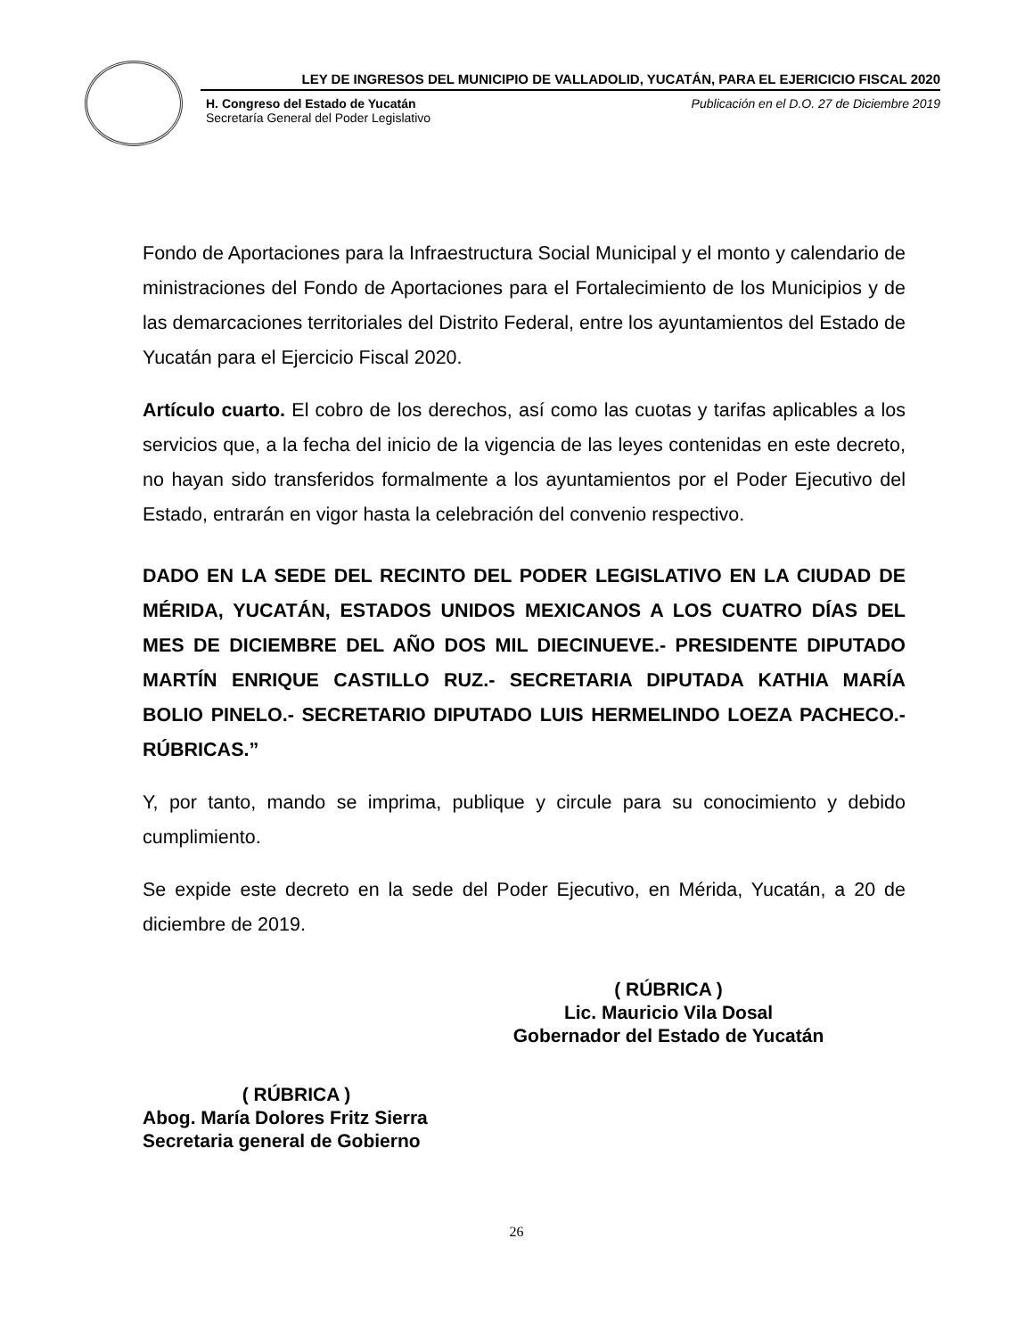LEY DE INGRESOS DEL MUNICIPIO DE VALLADOLID, YUCATÁN, PARA EL EJERICICIO FISCAL 2020
H. Congreso del Estado de Yucatán
Secretaría General del Poder Legislativo
Publicación en el D.O. 27 de Diciembre 2019
Fondo de Aportaciones para la Infraestructura Social Municipal y el monto y calendario de ministraciones del Fondo de Aportaciones para el Fortalecimiento de los Municipios y de las demarcaciones territoriales del Distrito Federal, entre los ayuntamientos del Estado de Yucatán para el Ejercicio Fiscal 2020.
Artículo cuarto. El cobro de los derechos, así como las cuotas y tarifas aplicables a los servicios que, a la fecha del inicio de la vigencia de las leyes contenidas en este decreto, no hayan sido transferidos formalmente a los ayuntamientos por el Poder Ejecutivo del Estado, entrarán en vigor hasta la celebración del convenio respectivo.
DADO EN LA SEDE DEL RECINTO DEL PODER LEGISLATIVO EN LA CIUDAD DE MÉRIDA, YUCATÁN, ESTADOS UNIDOS MEXICANOS A LOS CUATRO DÍAS DEL MES DE DICIEMBRE DEL AÑO DOS MIL DIECINUEVE.- PRESIDENTE DIPUTADO MARTÍN ENRIQUE CASTILLO RUZ.- SECRETARIA DIPUTADA KATHIA MARÍA BOLIO PINELO.- SECRETARIO DIPUTADO LUIS HERMELINDO LOEZA PACHECO.- RÚBRICAS.”
Y, por tanto, mando se imprima, publique y circule para su conocimiento y debido cumplimiento.
Se expide este decreto en la sede del Poder Ejecutivo, en Mérida, Yucatán, a 20 de diciembre de 2019.
( RÚBRICA )
Lic. Mauricio Vila Dosal
Gobernador del Estado de Yucatán
( RÚBRICA )
Abog. María Dolores Fritz Sierra
Secretaria general de Gobierno
26